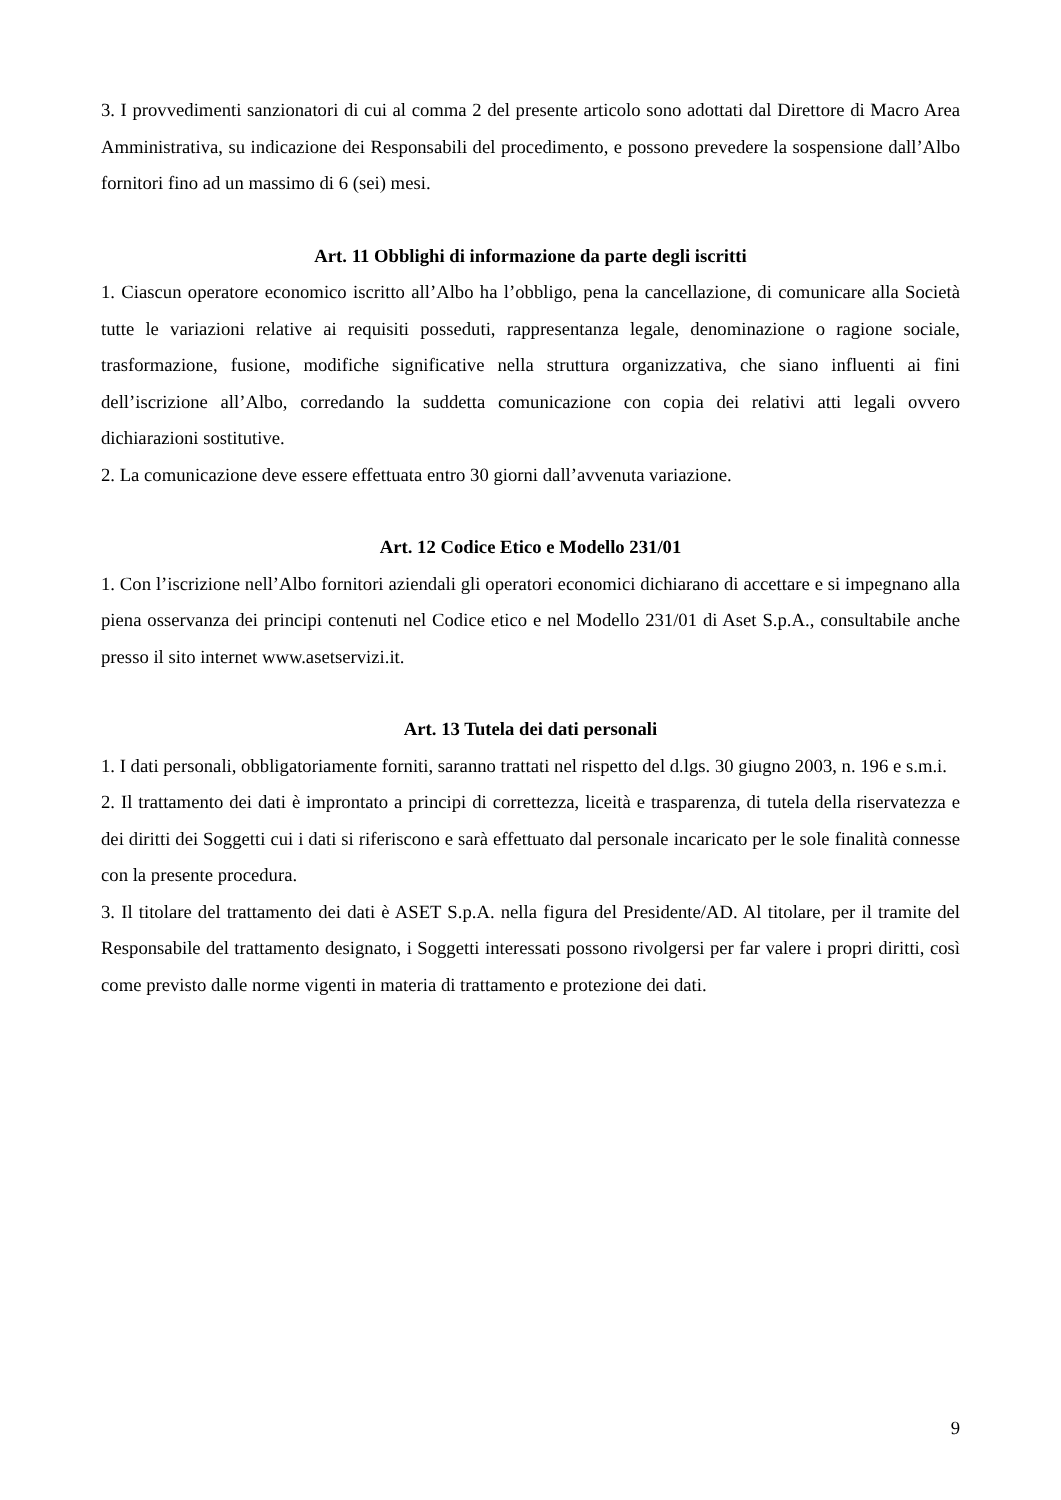3. I provvedimenti sanzionatori di cui al comma 2 del presente articolo sono adottati dal Direttore di Macro Area Amministrativa, su indicazione dei Responsabili del procedimento, e possono prevedere la sospensione dall’Albo fornitori fino ad un massimo di 6 (sei) mesi.
Art. 11 Obblighi di informazione da parte degli iscritti
1. Ciascun operatore economico iscritto all’Albo ha l’obbligo, pena la cancellazione, di comunicare alla Società tutte le variazioni relative ai requisiti posseduti, rappresentanza legale, denominazione o ragione sociale, trasformazione, fusione, modifiche significative nella struttura organizzativa, che siano influenti ai fini dell’iscrizione all’Albo, corredando la suddetta comunicazione con copia dei relativi atti legali ovvero dichiarazioni sostitutive.
2. La comunicazione deve essere effettuata entro 30 giorni dall’avvenuta variazione.
Art. 12 Codice Etico e Modello 231/01
1. Con l’iscrizione nell’Albo fornitori aziendali gli operatori economici dichiarano di accettare e si impegnano alla piena osservanza dei principi contenuti nel Codice etico e nel Modello 231/01 di Aset S.p.A., consultabile anche presso il sito internet www.asetservizi.it.
Art. 13 Tutela dei dati personali
1. I dati personali, obbligatoriamente forniti, saranno trattati nel rispetto del d.lgs. 30 giugno 2003, n. 196 e s.m.i.
2. Il trattamento dei dati è improntato a principi di correttezza, liceità e trasparenza, di tutela della riservatezza e dei diritti dei Soggetti cui i dati si riferiscono e sarà effettuato dal personale incaricato per le sole finalità connesse con la presente procedura.
3. Il titolare del trattamento dei dati è ASET S.p.A. nella figura del Presidente/AD. Al titolare, per il tramite del Responsabile del trattamento designato, i Soggetti interessati possono rivolgersi per far valere i propri diritti, così come previsto dalle norme vigenti in materia di trattamento e protezione dei dati.
9